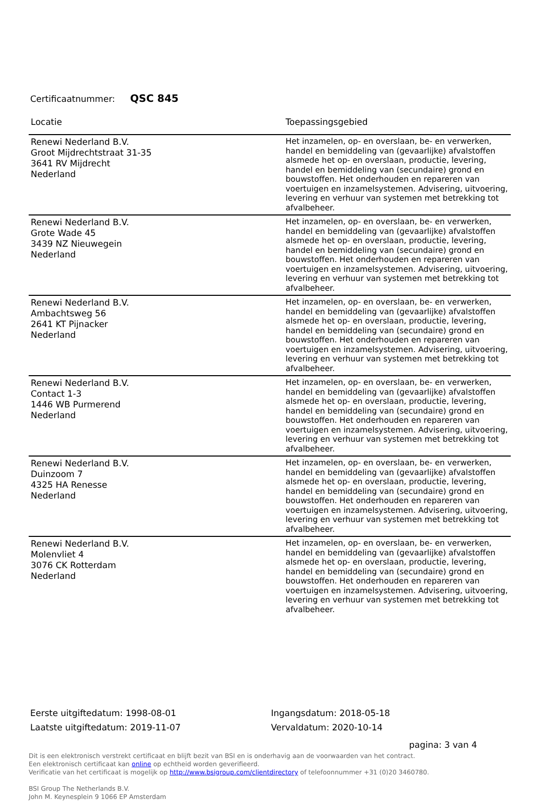Certificaatnummer: QSC 845
| Locatie | Toepassingsgebied |
| --- | --- |
| Renewi Nederland B.V. Groot Mijdrechtstraat 31-35 3641 RV Mijdrecht Nederland | Het inzamelen, op- en overslaan, be- en verwerken, handel en bemiddeling van (gevaarlijke) afvalstoffen alsmede het op- en overslaan, productie, levering, handel en bemiddeling van (secundaire) grond en bouwstoffen. Het onderhouden en repareren van voertuigen en inzamelsystemen. Advisering, uitvoering, levering en verhuur van systemen met betrekking tot afvalbeheer. |
| Renewi Nederland B.V. Grote Wade 45 3439 NZ Nieuwegein Nederland | Het inzamelen, op- en overslaan, be- en verwerken, handel en bemiddeling van (gevaarlijke) afvalstoffen alsmede het op- en overslaan, productie, levering, handel en bemiddeling van (secundaire) grond en bouwstoffen. Het onderhouden en repareren van voertuigen en inzamelsystemen. Advisering, uitvoering, levering en verhuur van systemen met betrekking tot afvalbeheer. |
| Renewi Nederland B.V. Ambachtsweg 56 2641 KT Pijnacker Nederland | Het inzamelen, op- en overslaan, be- en verwerken, handel en bemiddeling van (gevaarlijke) afvalstoffen alsmede het op- en overslaan, productie, levering, handel en bemiddeling van (secundaire) grond en bouwstoffen. Het onderhouden en repareren van voertuigen en inzamelsystemen. Advisering, uitvoering, levering en verhuur van systemen met betrekking tot afvalbeheer. |
| Renewi Nederland B.V. Contact 1-3 1446 WB Purmerend Nederland | Het inzamelen, op- en overslaan, be- en verwerken, handel en bemiddeling van (gevaarlijke) afvalstoffen alsmede het op- en overslaan, productie, levering, handel en bemiddeling van (secundaire) grond en bouwstoffen. Het onderhouden en repareren van voertuigen en inzamelsystemen. Advisering, uitvoering, levering en verhuur van systemen met betrekking tot afvalbeheer. |
| Renewi Nederland B.V. Duinzoom 7 4325 HA Renesse Nederland | Het inzamelen, op- en overslaan, be- en verwerken, handel en bemiddeling van (gevaarlijke) afvalstoffen alsmede het op- en overslaan, productie, levering, handel en bemiddeling van (secundaire) grond en bouwstoffen. Het onderhouden en repareren van voertuigen en inzamelsystemen. Advisering, uitvoering, levering en verhuur van systemen met betrekking tot afvalbeheer. |
| Renewi Nederland B.V. Molenvliet 4 3076 CK Rotterdam Nederland | Het inzamelen, op- en overslaan, be- en verwerken, handel en bemiddeling van (gevaarlijke) afvalstoffen alsmede het op- en overslaan, productie, levering, handel en bemiddeling van (secundaire) grond en bouwstoffen. Het onderhouden en repareren van voertuigen en inzamelsystemen. Advisering, uitvoering, levering en verhuur van systemen met betrekking tot afvalbeheer. |
Eerste uitgiftedatum: 1998-08-01
Laatste uitgiftedatum: 2019-11-07
Ingangsdatum: 2018-05-18
Vervaldatum: 2020-10-14
pagina: 3 van 4
Dit is een elektronisch verstrekt certificaat en blijft bezit van BSI en is onderhavig aan de voorwaarden van het contract.
Een elektronisch certificaat kan online op echtheid worden geverifieerd.
Verificatie van het certificaat is mogelijk op http://www.bsigroup.com/clientdirectory of telefoonnummer +31 (0)20 3460780.
BSI Group The Netherlands B.V.
John M. Keynesplein 9 1066 EP Amsterdam